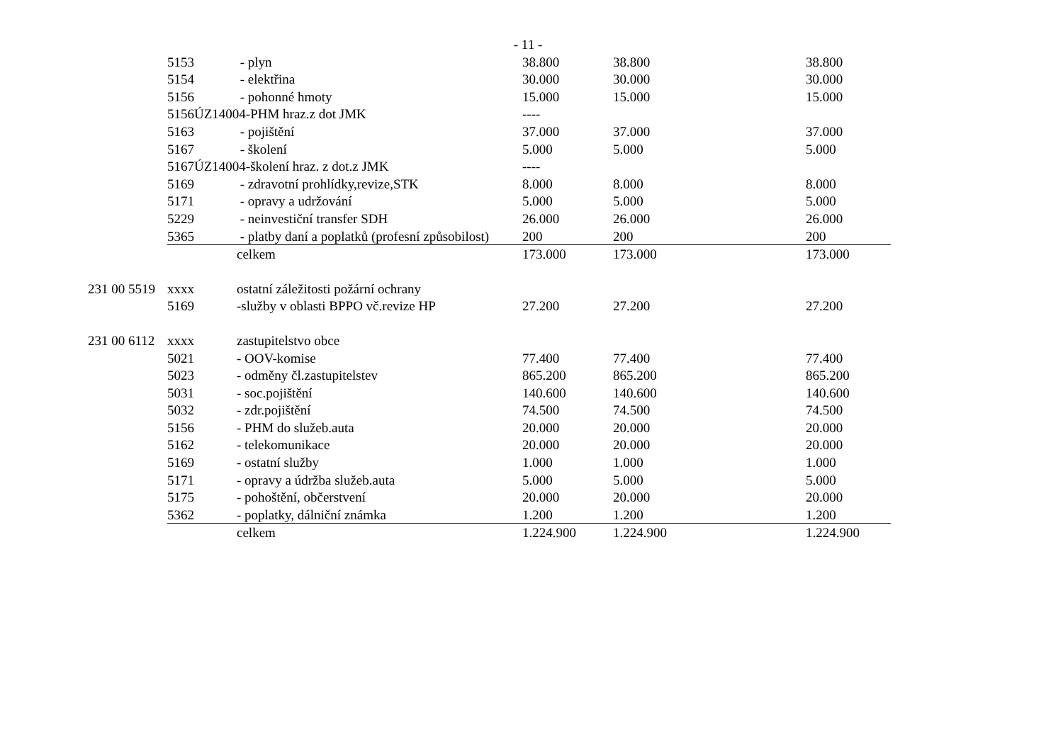- 11 -
| | 5153 | - plyn | 38.800 | 38.800 | 38.800 |
| | 5154 | - elektřina | 30.000 | 30.000 | 30.000 |
| | 5156 | - pohonné hmoty | 15.000 | 15.000 | 15.000 |
| | 5156ÚZ14004-PHM hraz.z dot JMK | | ---- | | |
| | 5163 | - pojištění | 37.000 | 37.000 | 37.000 |
| | 5167 | - školení | 5.000 | 5.000 | 5.000 |
| | 5167ÚZ14004-školení hraz. z dot.z JMK | | ---- | | |
| | 5169 | - zdravotní prohlídky,revize,STK | 8.000 | 8.000 | 8.000 |
| | 5171 | - opravy a udržování | 5.000 | 5.000 | 5.000 |
| | 5229 | - neinvestiční transfer SDH | 26.000 | 26.000 | 26.000 |
| | 5365 | - platby daní a poplatků (profesní způsobilost) | 200 | 200 | 200 |
| | | celkem | 173.000 | 173.000 | 173.000 |
| 231 00 5519 | xxxx | ostatní záležitosti požární ochrany | | | |
| | 5169 | -služby v oblasti BPPO vč.revize HP | 27.200 | 27.200 | 27.200 |
| 231 00 6112 | xxxx | zastupitelstvo obce | | | |
| | 5021 | - OOV-komise | 77.400 | 77.400 | 77.400 |
| | 5023 | - odměny čl.zastupitelstev | 865.200 | 865.200 | 865.200 |
| | 5031 | - soc.pojištění | 140.600 | 140.600 | 140.600 |
| | 5032 | - zdr.pojištění | 74.500 | 74.500 | 74.500 |
| | 5156 | - PHM do služeb.auta | 20.000 | 20.000 | 20.000 |
| | 5162 | - telekomunikace | 20.000 | 20.000 | 20.000 |
| | 5169 | - ostatní služby | 1.000 | 1.000 | 1.000 |
| | 5171 | - opravy a údržba služeb.auta | 5.000 | 5.000 | 5.000 |
| | 5175 | - pohoštění, občerstvení | 20.000 | 20.000 | 20.000 |
| | 5362 | - poplatky, dálniční známka | 1.200 | 1.200 | 1.200 |
| | | celkem | 1.224.900 | 1.224.900 | 1.224.900 |